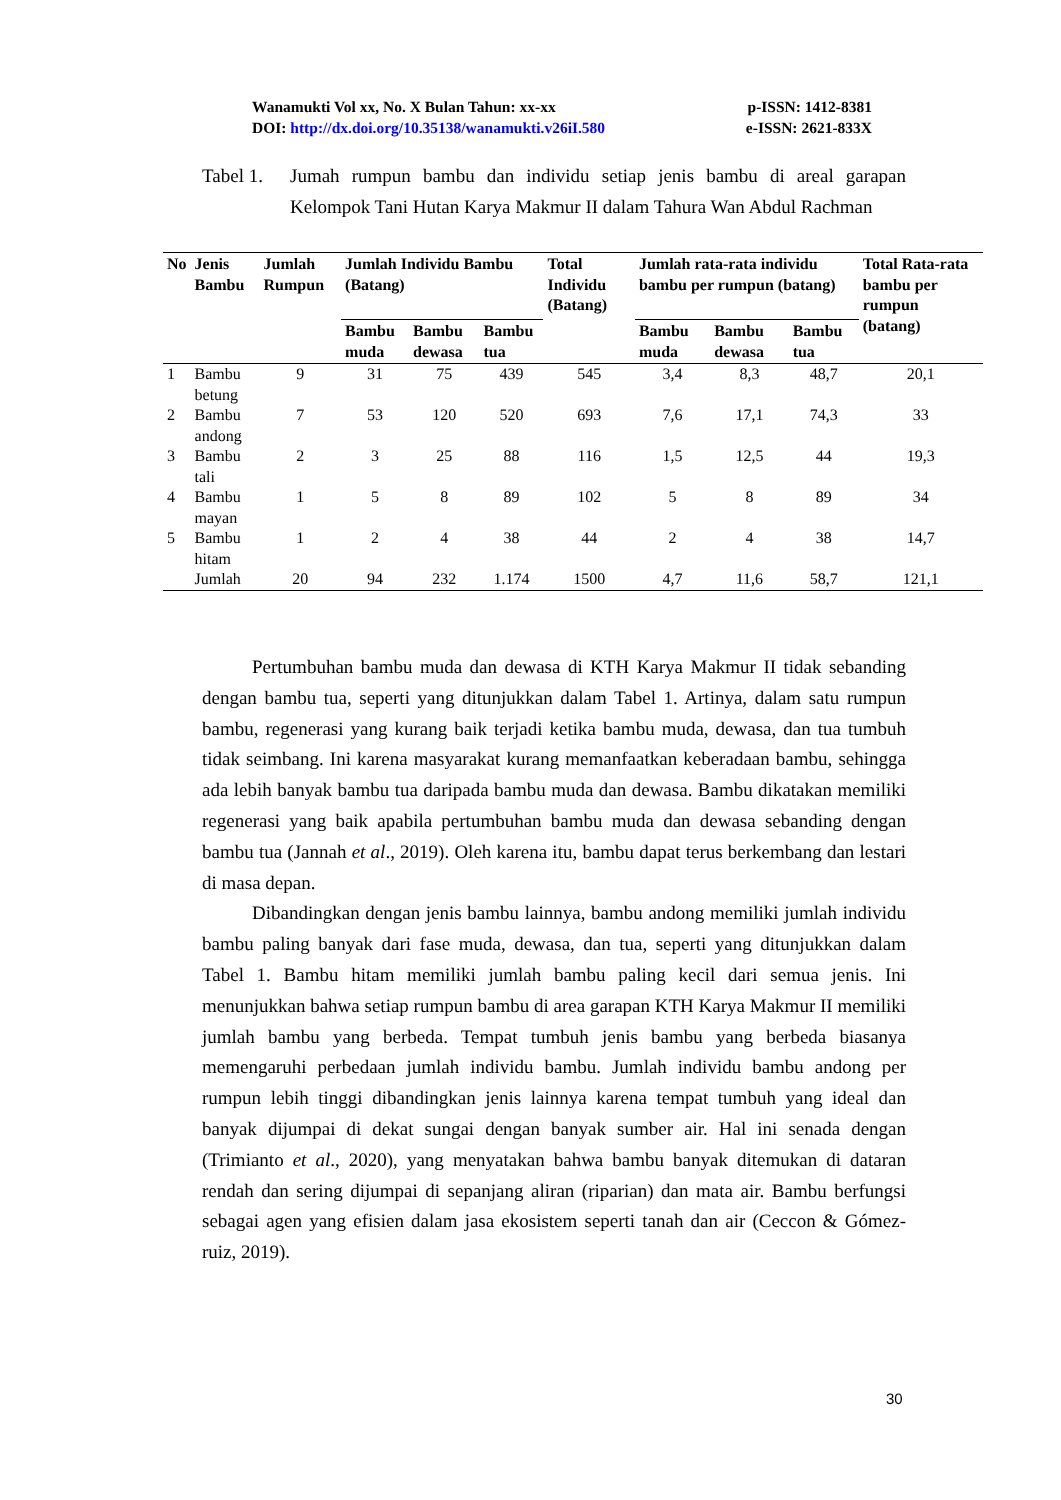Wanamukti Vol xx, No. X Bulan Tahun: xx-xx p-ISSN: 1412-8381
DOI: http://dx.doi.org/10.35138/wanamukti.v26iI.580 e-ISSN: 2621-833X
Tabel 1. Jumah rumpun bambu dan individu setiap jenis bambu di areal garapan Kelompok Tani Hutan Karya Makmur II dalam Tahura Wan Abdul Rachman
| No | Jenis Bambu | Jumlah Rumpun | Jumlah Individu Bambu (Batang) | | | Total Individu (Batang) | Jumlah rata-rata individu bambu per rumpun (batang) | | | Total Rata-rata bambu per rumpun (batang) |
| --- | --- | --- | --- | --- | --- | --- | --- | --- | --- | --- |
| | | | Bambu muda | Bambu dewasa | Bambu tua | | Bambu muda | Bambu dewasa | Bambu tua | |
| 1 | Bambu betung | 9 | 31 | 75 | 439 | 545 | 3,4 | 8,3 | 48,7 | 20,1 |
| 2 | Bambu andong | 7 | 53 | 120 | 520 | 693 | 7,6 | 17,1 | 74,3 | 33 |
| 3 | Bambu tali | 2 | 3 | 25 | 88 | 116 | 1,5 | 12,5 | 44 | 19,3 |
| 4 | Bambu mayan | 1 | 5 | 8 | 89 | 102 | 5 | 8 | 89 | 34 |
| 5 | Bambu hitam | 1 | 2 | 4 | 38 | 44 | 2 | 4 | 38 | 14,7 |
| | Jumlah | 20 | 94 | 232 | 1.174 | 1500 | 4,7 | 11,6 | 58,7 | 121,1 |
Pertumbuhan bambu muda dan dewasa di KTH Karya Makmur II tidak sebanding dengan bambu tua, seperti yang ditunjukkan dalam Tabel 1. Artinya, dalam satu rumpun bambu, regenerasi yang kurang baik terjadi ketika bambu muda, dewasa, dan tua tumbuh tidak seimbang. Ini karena masyarakat kurang memanfaatkan keberadaan bambu, sehingga ada lebih banyak bambu tua daripada bambu muda dan dewasa. Bambu dikatakan memiliki regenerasi yang baik apabila pertumbuhan bambu muda dan dewasa sebanding dengan bambu tua (Jannah et al., 2019). Oleh karena itu, bambu dapat terus berkembang dan lestari di masa depan.
Dibandingkan dengan jenis bambu lainnya, bambu andong memiliki jumlah individu bambu paling banyak dari fase muda, dewasa, dan tua, seperti yang ditunjukkan dalam Tabel 1. Bambu hitam memiliki jumlah bambu paling kecil dari semua jenis. Ini menunjukkan bahwa setiap rumpun bambu di area garapan KTH Karya Makmur II memiliki jumlah bambu yang berbeda. Tempat tumbuh jenis bambu yang berbeda biasanya memengaruhi perbedaan jumlah individu bambu. Jumlah individu bambu andong per rumpun lebih tinggi dibandingkan jenis lainnya karena tempat tumbuh yang ideal dan banyak dijumpai di dekat sungai dengan banyak sumber air. Hal ini senada dengan (Trimianto et al., 2020), yang menyatakan bahwa bambu banyak ditemukan di dataran rendah dan sering dijumpai di sepanjang aliran (riparian) dan mata air. Bambu berfungsi sebagai agen yang efisien dalam jasa ekosistem seperti tanah dan air (Ceccon & Gómez-ruiz, 2019).
30